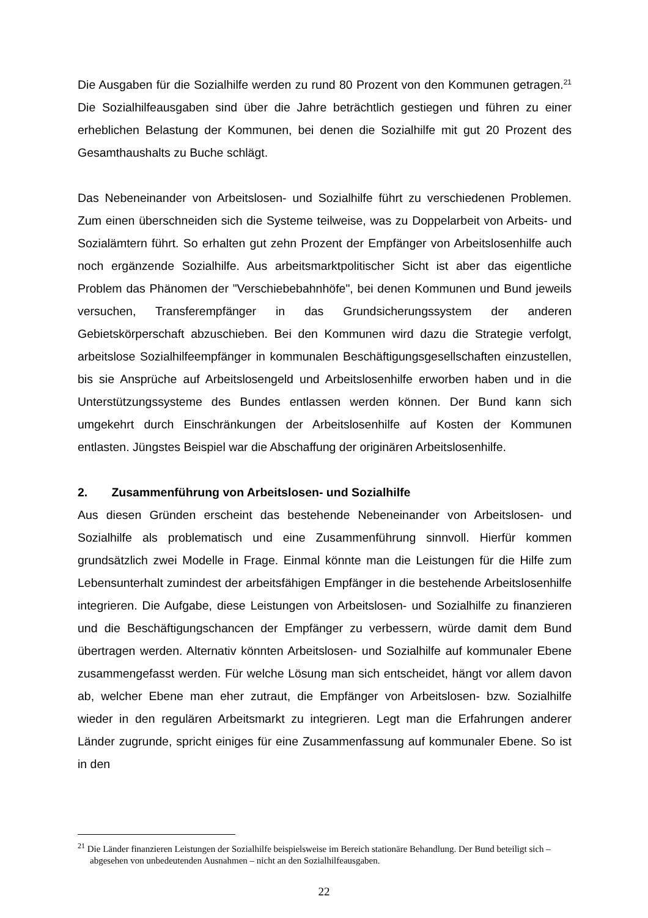Die Ausgaben für die Sozialhilfe werden zu rund 80 Prozent von den Kommunen getragen.<sup>21</sup> Die Sozialhilfeausgaben sind über die Jahre beträchtlich gestiegen und führen zu einer erheblichen Belastung der Kommunen, bei denen die Sozialhilfe mit gut 20 Prozent des Gesamthaushalts zu Buche schlägt.
Das Nebeneinander von Arbeitslosen- und Sozialhilfe führt zu verschiedenen Problemen. Zum einen überschneiden sich die Systeme teilweise, was zu Doppelarbeit von Arbeits- und Sozialämtern führt. So erhalten gut zehn Prozent der Empfänger von Arbeitslosenhilfe auch noch ergänzende Sozialhilfe. Aus arbeitsmarktpolitischer Sicht ist aber das eigentliche Problem das Phänomen der "Verschiebebahnhöfe", bei denen Kommunen und Bund jeweils versuchen, Transferempfänger in das Grundsicherungssystem der anderen Gebietskörperschaft abzuschieben. Bei den Kommunen wird dazu die Strategie verfolgt, arbeitslose Sozialhilfeempfänger in kommunalen Beschäftigungsgesellschaften einzustellen, bis sie Ansprüche auf Arbeitslosengeld und Arbeitslosenhilfe erworben haben und in die Unterstützungssysteme des Bundes entlassen werden können. Der Bund kann sich umgekehrt durch Einschränkungen der Arbeitslosenhilfe auf Kosten der Kommunen entlasten. Jüngstes Beispiel war die Abschaffung der originären Arbeitslosenhilfe.
2. Zusammenführung von Arbeitslosen- und Sozialhilfe
Aus diesen Gründen erscheint das bestehende Nebeneinander von Arbeitslosen- und Sozialhilfe als problematisch und eine Zusammenführung sinnvoll. Hierfür kommen grundsätzlich zwei Modelle in Frage. Einmal könnte man die Leistungen für die Hilfe zum Lebensunterhalt zumindest der arbeitsfähigen Empfänger in die bestehende Arbeitslosenhilfe integrieren. Die Aufgabe, diese Leistungen von Arbeitslosen- und Sozialhilfe zu finanzieren und die Beschäftigungschancen der Empfänger zu verbessern, würde damit dem Bund übertragen werden. Alternativ könnten Arbeitslosen- und Sozialhilfe auf kommunaler Ebene zusammengefasst werden. Für welche Lösung man sich entscheidet, hängt vor allem davon ab, welcher Ebene man eher zutraut, die Empfänger von Arbeitslosen- bzw. Sozialhilfe wieder in den regulären Arbeitsmarkt zu integrieren. Legt man die Erfahrungen anderer Länder zugrunde, spricht einiges für eine Zusammenfassung auf kommunaler Ebene. So ist in den
<sup>21</sup> Die Länder finanzieren Leistungen der Sozialhilfe beispielsweise im Bereich stationäre Behandlung. Der Bund beteiligt sich – abgesehen von unbedeutenden Ausnahmen – nicht an den Sozialhilfeausgaben.
22